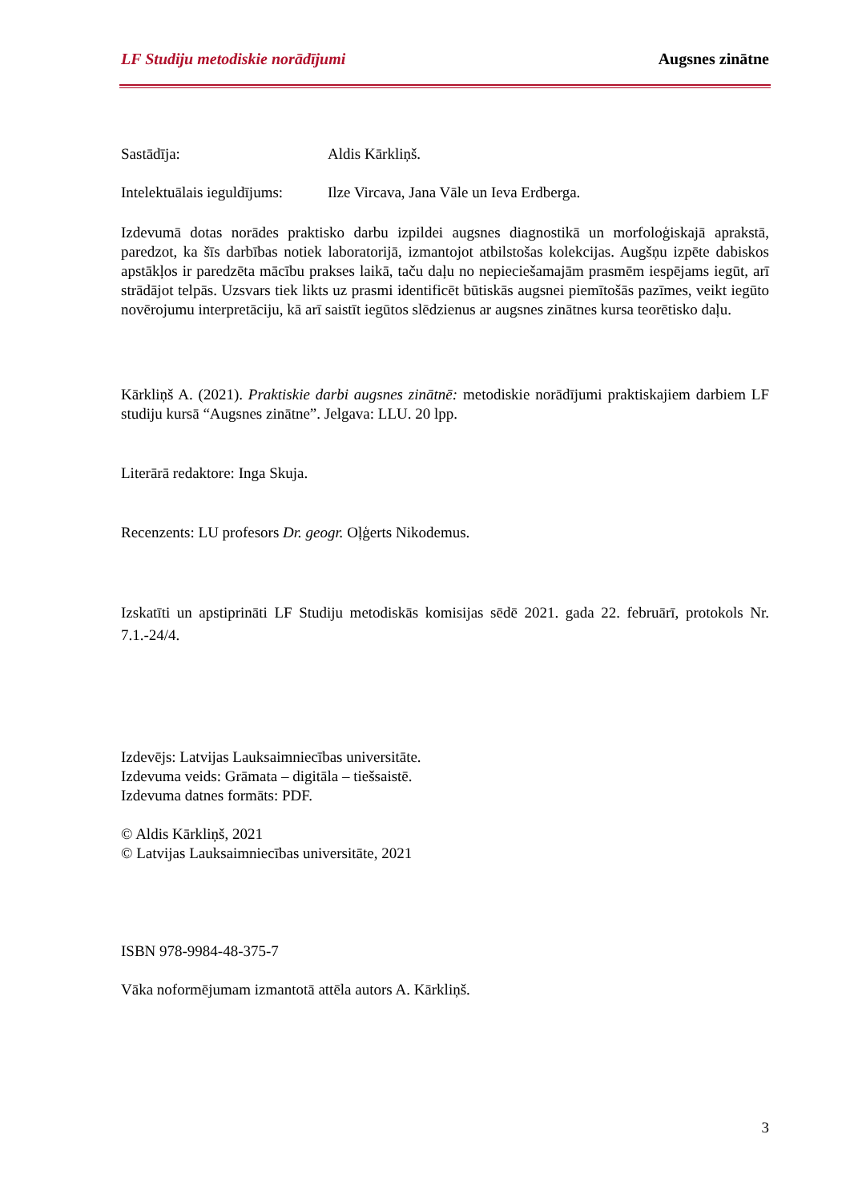LF Studiju metodiskie norādījumi Augsnes zinātne
Sastādīja: Aldis Kārkliņš.
Intelektuālais ieguldījums: Ilze Vircava, Jana Vāle un Ieva Erdberga.
Izdevumā dotas norādes praktisko darbu izpildei augsnes diagnostikā un morfoloģiskajā aprakstā, paredzot, ka šīs darbības notiek laboratorijā, izmantojot atbilstošas kolekcijas. Augšņu izpēte dabiskos apstākļos ir paredzēta mācību prakses laikā, taču daļu no nepieciešamajām prasmēm iespējams iegūt, arī strādājot telpās. Uzsvars tiek likts uz prasmi identificēt būtiskās augsnei piemītošās pazīmes, veikt iegūto novērojumu interpretāciju, kā arī saistīt iegūtos slēdzienus ar augsnes zinātnes kursa teorētisko daļu.
Kārkliņš A. (2021). Praktiskie darbi augsnes zinātnē: metodiskie norādījumi praktiskajiem darbiem LF studiju kursā “Augsnes zinātne”. Jelgava: LLU. 20 lpp.
Literārā redaktore: Inga Skuja.
Recenzents: LU profesors Dr. geogr. Oļģerts Nikodemus.
Izskatīti un apstiprināti LF Studiju metodiskās komisijas sēdē 2021. gada 22. februārī, protokols Nr. 7.1.-24/4.
Izdevējs: Latvijas Lauksaimniecības universitāte.
Izdevuma veids: Grāmata – digitāla – tiešsaistē.
Izdevuma datnes formāts: PDF.
© Aldis Kārkliņš, 2021
© Latvijas Lauksaimniecības universitāte, 2021
ISBN 978-9984-48-375-7
Vāka noformējumam izmantotā attēla autors A. Kārkliņš.
3